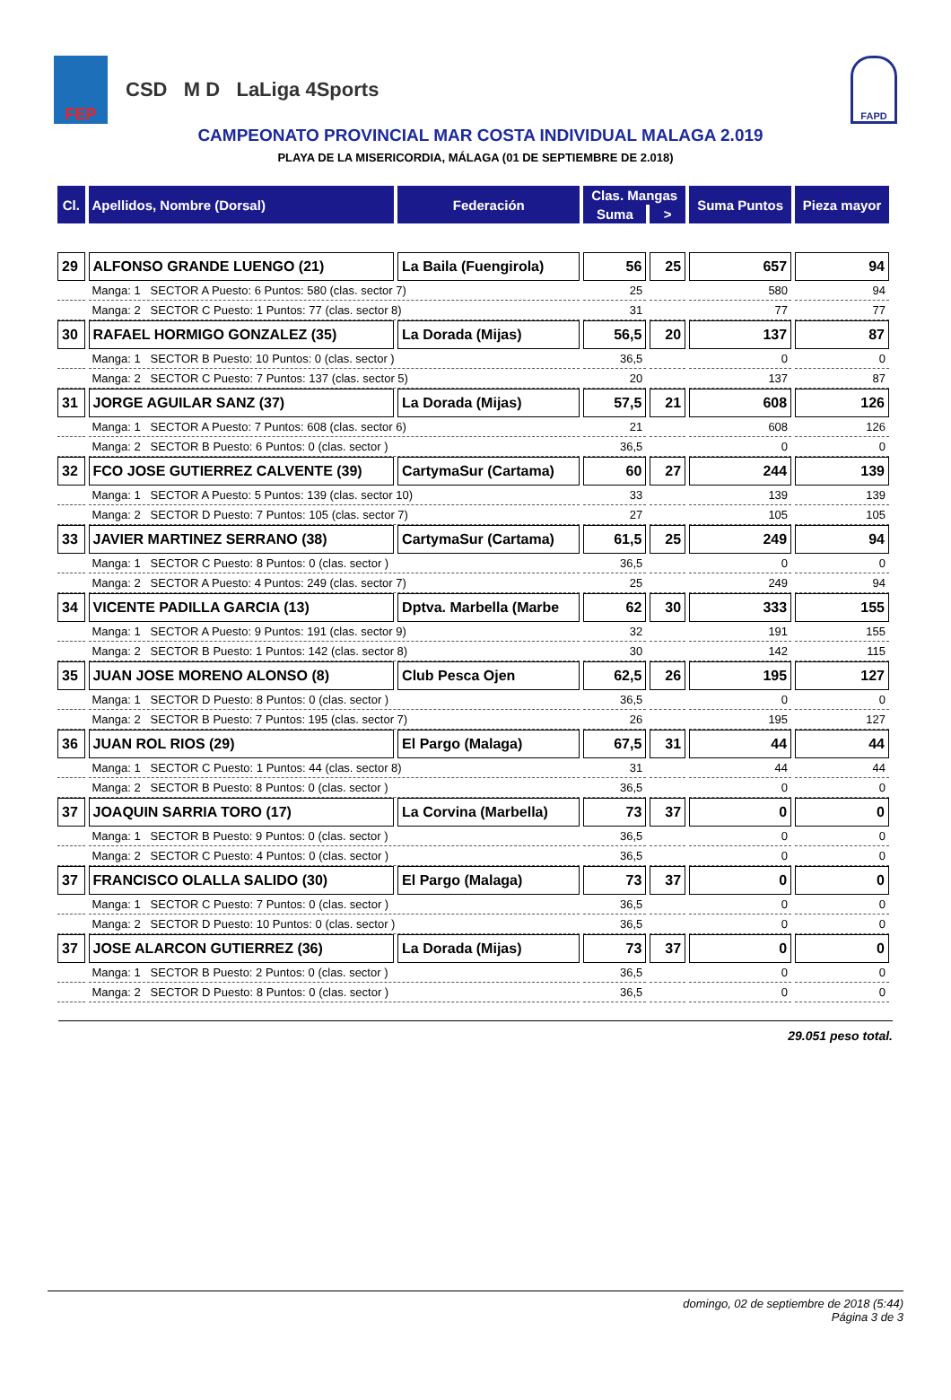FEP
CSD M D LaLiga 4Sports
FAPD
CAMPEONATO PROVINCIAL MAR COSTA INDIVIDUAL MALAGA 2.019
PLAYA DE LA MISERICORDIA, MÁLAGA (01 DE SEPTIEMBRE DE 2.018)
| Cl. | Apellidos, Nombre (Dorsal) | Federación | Clas. Mangas | | Suma Puntos | Pieza mayor |
| --- | --- | --- | --- | --- | --- | --- |
| | | | Suma | > | | |
| 29 | ALFONSO GRANDE LUENGO (21) | La Baila (Fuengirola) | 56 | 25 | 657 | 94 |
| | Manga: 1 SECTOR A Puesto: 6 Puntos: 580 (clas. sector 7) | | 25 | | 580 | 94 |
| | Manga: 2 SECTOR C Puesto: 1 Puntos: 77 (clas. sector 8) | | 31 | | 77 | 77 |
| 30 | RAFAEL HORMIGO GONZALEZ (35) | La Dorada (Mijas) | 56,5 | 20 | 137 | 87 |
| | Manga: 1 SECTOR B Puesto: 10 Puntos: 0 (clas. sector ) | | 36,5 | | 0 | 0 |
| | Manga: 2 SECTOR C Puesto: 7 Puntos: 137 (clas. sector 5) | | 20 | | 137 | 87 |
| 31 | JORGE AGUILAR SANZ (37) | La Dorada (Mijas) | 57,5 | 21 | 608 | 126 |
| | Manga: 1 SECTOR A Puesto: 7 Puntos: 608 (clas. sector 6) | | 21 | | 608 | 126 |
| | Manga: 2 SECTOR B Puesto: 6 Puntos: 0 (clas. sector ) | | 36,5 | | 0 | 0 |
| 32 | FCO JOSE GUTIERREZ CALVENTE (39) | CartymaSur (Cartama) | 60 | 27 | 244 | 139 |
| | Manga: 1 SECTOR A Puesto: 5 Puntos: 139 (clas. sector 10) | | 33 | | 139 | 139 |
| | Manga: 2 SECTOR D Puesto: 7 Puntos: 105 (clas. sector 7) | | 27 | | 105 | 105 |
| 33 | JAVIER MARTINEZ SERRANO (38) | CartymaSur (Cartama) | 61,5 | 25 | 249 | 94 |
| | Manga: 1 SECTOR C Puesto: 8 Puntos: 0 (clas. sector ) | | 36,5 | | 0 | 0 |
| | Manga: 2 SECTOR A Puesto: 4 Puntos: 249 (clas. sector 7) | | 25 | | 249 | 94 |
| 34 | VICENTE PADILLA GARCIA (13) | Dptva. Marbella (Marbe | 62 | 30 | 333 | 155 |
| | Manga: 1 SECTOR A Puesto: 9 Puntos: 191 (clas. sector 9) | | 32 | | 191 | 155 |
| | Manga: 2 SECTOR B Puesto: 1 Puntos: 142 (clas. sector 8) | | 30 | | 142 | 115 |
| 35 | JUAN JOSE MORENO ALONSO (8) | Club Pesca Ojen | 62,5 | 26 | 195 | 127 |
| | Manga: 1 SECTOR D Puesto: 8 Puntos: 0 (clas. sector ) | | 36,5 | | 0 | 0 |
| | Manga: 2 SECTOR B Puesto: 7 Puntos: 195 (clas. sector 7) | | 26 | | 195 | 127 |
| 36 | JUAN ROL RIOS (29) | El Pargo (Malaga) | 67,5 | 31 | 44 | 44 |
| | Manga: 1 SECTOR C Puesto: 1 Puntos: 44 (clas. sector 8) | | 31 | | 44 | 44 |
| | Manga: 2 SECTOR B Puesto: 8 Puntos: 0 (clas. sector ) | | 36,5 | | 0 | 0 |
| 37 | JOAQUIN SARRIA TORO (17) | La Corvina (Marbella) | 73 | 37 | 0 | 0 |
| | Manga: 1 SECTOR B Puesto: 9 Puntos: 0 (clas. sector ) | | 36,5 | | 0 | 0 |
| | Manga: 2 SECTOR C Puesto: 4 Puntos: 0 (clas. sector ) | | 36,5 | | 0 | 0 |
| 37 | FRANCISCO OLALLA SALIDO (30) | El Pargo (Malaga) | 73 | 37 | 0 | 0 |
| | Manga: 1 SECTOR C Puesto: 7 Puntos: 0 (clas. sector ) | | 36,5 | | 0 | 0 |
| | Manga: 2 SECTOR D Puesto: 10 Puntos: 0 (clas. sector ) | | 36,5 | | 0 | 0 |
| 37 | JOSE ALARCON GUTIERREZ (36) | La Dorada (Mijas) | 73 | 37 | 0 | 0 |
| | Manga: 1 SECTOR B Puesto: 2 Puntos: 0 (clas. sector ) | | 36,5 | | 0 | 0 |
| | Manga: 2 SECTOR D Puesto: 8 Puntos: 0 (clas. sector ) | | 36,5 | | 0 | 0 |
29.051 peso total.
domingo, 02 de septiembre de 2018 (5:44)
Página 3 de 3